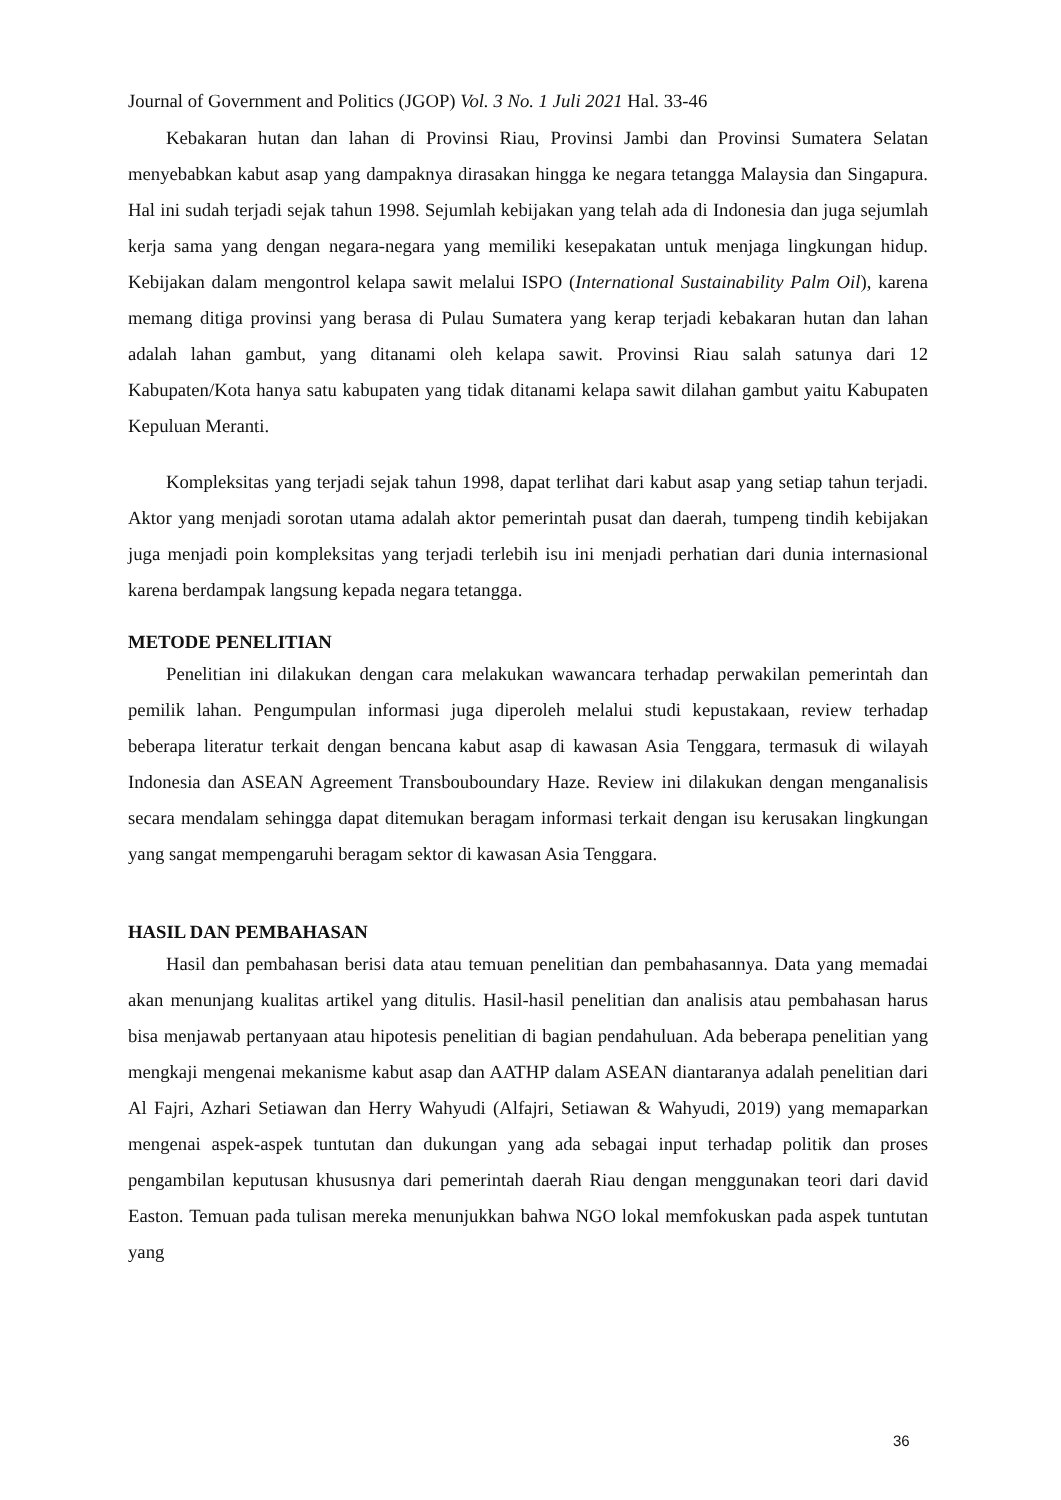Journal of Government and Politics (JGOP) Vol. 3 No. 1 Juli 2021 Hal. 33-46
Kebakaran hutan dan lahan di Provinsi Riau, Provinsi Jambi dan Provinsi Sumatera Selatan menyebabkan kabut asap yang dampaknya dirasakan hingga ke negara tetangga Malaysia dan Singapura. Hal ini sudah terjadi sejak tahun 1998. Sejumlah kebijakan yang telah ada di Indonesia dan juga sejumlah kerja sama yang dengan negara-negara yang memiliki kesepakatan untuk menjaga lingkungan hidup. Kebijakan dalam mengontrol kelapa sawit melalui ISPO (International Sustainability Palm Oil), karena memang ditiga provinsi yang berasa di Pulau Sumatera yang kerap terjadi kebakaran hutan dan lahan adalah lahan gambut, yang ditanami oleh kelapa sawit. Provinsi Riau salah satunya dari 12 Kabupaten/Kota hanya satu kabupaten yang tidak ditanami kelapa sawit dilahan gambut yaitu Kabupaten Kepuluan Meranti.
Kompleksitas yang terjadi sejak tahun 1998, dapat terlihat dari kabut asap yang setiap tahun terjadi. Aktor yang menjadi sorotan utama adalah aktor pemerintah pusat dan daerah, tumpeng tindih kebijakan juga menjadi poin kompleksitas yang terjadi terlebih isu ini menjadi perhatian dari dunia internasional karena berdampak langsung kepada negara tetangga.
METODE PENELITIAN
Penelitian ini dilakukan dengan cara melakukan wawancara terhadap perwakilan pemerintah dan pemilik lahan. Pengumpulan informasi juga diperoleh melalui studi kepustakaan, review terhadap beberapa literatur terkait dengan bencana kabut asap di kawasan Asia Tenggara, termasuk di wilayah Indonesia dan ASEAN Agreement Transbouboundary Haze. Review ini dilakukan dengan menganalisis secara mendalam sehingga dapat ditemukan beragam informasi terkait dengan isu kerusakan lingkungan yang sangat mempengaruhi beragam sektor di kawasan Asia Tenggara.
HASIL DAN PEMBAHASAN
Hasil dan pembahasan berisi data atau temuan penelitian dan pembahasannya. Data yang memadai akan menunjang kualitas artikel yang ditulis. Hasil-hasil penelitian dan analisis atau pembahasan harus bisa menjawab pertanyaan atau hipotesis penelitian di bagian pendahuluan. Ada beberapa penelitian yang mengkaji mengenai mekanisme kabut asap dan AATHP dalam ASEAN diantaranya adalah penelitian dari Al Fajri, Azhari Setiawan dan Herry Wahyudi (Alfajri, Setiawan & Wahyudi, 2019) yang memaparkan mengenai aspek-aspek tuntutan dan dukungan yang ada sebagai input terhadap politik dan proses pengambilan keputusan khususnya dari pemerintah daerah Riau dengan menggunakan teori dari david Easton. Temuan pada tulisan mereka menunjukkan bahwa NGO lokal memfokuskan pada aspek tuntutan yang
36